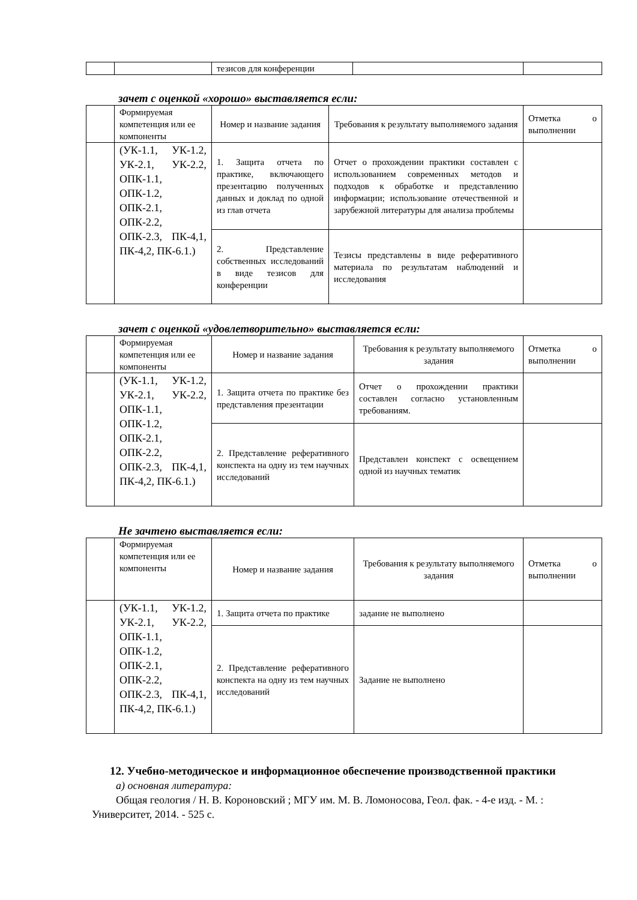| | | тезисов для конференции | | |
зачет с оценкой «хорошо» выставляется если:
| | Формируемая компетенция или ее компоненты | Номер и название задания | Требования к результату выполняемого задания | Отметка о выполнении |
| | (УК-1.1, УК-1.2, УК-2.1, УК-2.2, ОПК-1.1, ОПК-1.2, ОПК-2.1, ОПК-2.2, ОПК-2.3, ПК-4,1, ПК-4,2, ПК-6.1.) | 1. Защита отчета по практике, включающего презентацию полученных данных и доклад по одной из глав отчета | Отчет о прохождении практики составлен с использованием современных методов и подходов к обработке и представлению информации; использование отечественной и зарубежной литературы для анализа проблемы | |
| | | 2. Представление собственных исследований в виде тезисов для конференции | Тезисы представлены в виде реферативного материала по результатам наблюдений и исследования | |
зачет с оценкой «удовлетворительно» выставляется если:
| | Формируемая компетенция или ее компоненты | Номер и название задания | Требования к результату выполняемого задания | Отметка о выполнении |
| | (УК-1.1, УК-1.2, УК-2.1, УК-2.2, ОПК-1.1, ОПК-1.2, ОПК-2.1, ОПК-2.2, ОПК-2.3, ПК-4,1, ПК-4,2, ПК-6.1.) | 1. Защита отчета по практике без представления презентации | Отчет о прохождении практики составлен согласно установленным требованиям. | |
| | | 2. Представление реферативного конспекта на одну из тем научных исследований | Представлен конспект с освещением одной из научных тематик | |
Не зачтено выставляется если:
| | Формируемая компетенция или ее компоненты | Номер и название задания | Требования к результату выполняемого задания | Отметка о выполнении |
| | (УК-1.1, УК-1.2, УК-2.1, УК-2.2, ОПК-1.1, ОПК-1.2, ОПК-2.1, ОПК-2.2, ОПК-2.3, ПК-4,1, ПК-4,2, ПК-6.1.) | 1. Защита отчета по практике | задание не выполнено | |
| | | 2. Представление реферативного конспекта на одну из тем научных исследований | Задание не выполнено | |
12. Учебно-методическое и информационное обеспечение производственной практики
а) основная литература:
Общая геология / Н. В. Короновский ; МГУ им. М. В. Ломоносова, Геол. фак. - 4-е изд. - М. : Университет, 2014. - 525 с.